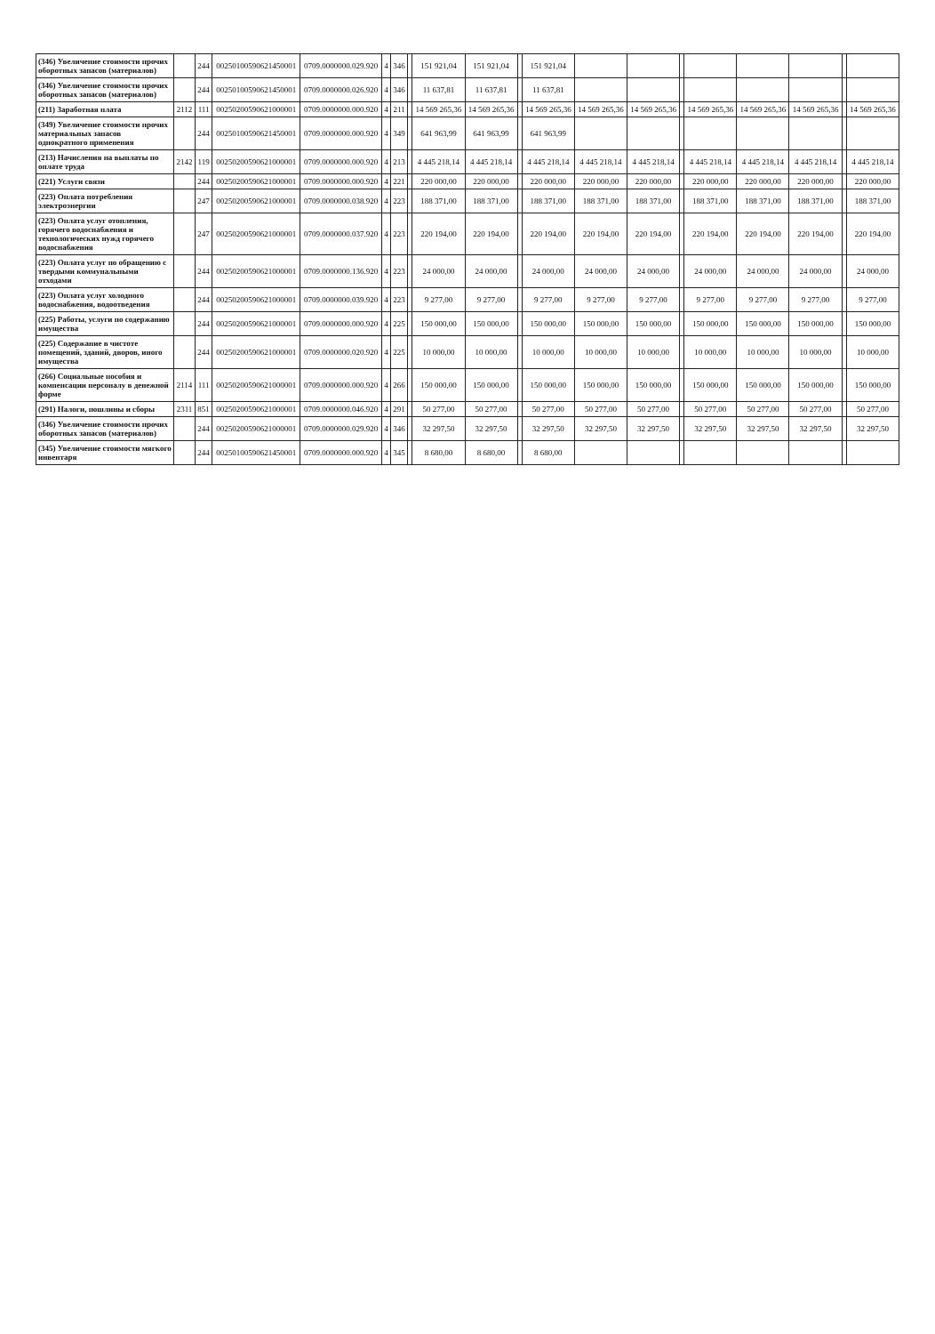| (346) Увеличение стоимости прочих оборотных запасов (материалов) | | 244 | 00250100590621450001 | 0709.0000000.029.920 | 4 | 346 | | 151 921,04 | 151 921,04 | | 151 921,04 | | | | | | | | |
| (346) Увеличение стоимости прочих оборотных запасов (материалов) | | 244 | 00250100590621450001 | 0709.0000000.026.920 | 4 | 346 | | 11 637,81 | 11 637,81 | | 11 637,81 | | | | | | | | |
| (211) Заработная плата | 2112 | 111 | 00250200590621000001 | 0709.0000000.000.920 | 4 | 211 | | 14 569 265,36 | 14 569 265,36 | | 14 569 265,36 | 14 569 265,36 | 14 569 265,36 | | 14 569 265,36 | 14 569 265,36 | 14 569 265,36 | | 14 569 265,36 |
| (349) Увеличение стоимости прочих материальных запасов однократного применения | | 244 | 00250100590621450001 | 0709.0000000.000.920 | 4 | 349 | | 641 963,99 | 641 963,99 | | 641 963,99 | | | | | | | | |
| (213) Начисления на выплаты по оплате труда | 2142 | 119 | 00250200590621000001 | 0709.0000000.000.920 | 4 | 213 | | 4 445 218,14 | 4 445 218,14 | | 4 445 218,14 | 4 445 218,14 | 4 445 218,14 | | 4 445 218,14 | 4 445 218,14 | 4 445 218,14 | | 4 445 218,14 |
| (221) Услуги связи | | 244 | 00250200590621000001 | 0709.0000000.000.920 | 4 | 221 | | 220 000,00 | 220 000,00 | | 220 000,00 | 220 000,00 | 220 000,00 | | 220 000,00 | 220 000,00 | 220 000,00 | | 220 000,00 |
| (223) Оплата потребления электроэнергии | | 247 | 00250200590621000001 | 0709.0000000.038.920 | 4 | 223 | | 188 371,00 | 188 371,00 | | 188 371,00 | 188 371,00 | 188 371,00 | | 188 371,00 | 188 371,00 | 188 371,00 | | 188 371,00 |
| (223) Оплата услуг отопления, горячего водоснабжения и технологических нужд горячего водоснабжения | | 247 | 00250200590621000001 | 0709.0000000.037.920 | 4 | 223 | | 220 194,00 | 220 194,00 | | 220 194,00 | 220 194,00 | 220 194,00 | | 220 194,00 | 220 194,00 | 220 194,00 | | 220 194,00 |
| (223) Оплата услуг по обращению с твердыми коммунальными отходами | | 244 | 00250200590621000001 | 0709.0000000.136.920 | 4 | 223 | | 24 000,00 | 24 000,00 | | 24 000,00 | 24 000,00 | 24 000,00 | | 24 000,00 | 24 000,00 | 24 000,00 | | 24 000,00 |
| (223) Оплата услуг холодного водоснабжения, водоотведения | | 244 | 00250200590621000001 | 0709.0000000.039.920 | 4 | 223 | | 9 277,00 | 9 277,00 | | 9 277,00 | 9 277,00 | 9 277,00 | | 9 277,00 | 9 277,00 | 9 277,00 | | 9 277,00 |
| (225) Работы, услуги по содержанию имущества | | 244 | 00250200590621000001 | 0709.0000000.000.920 | 4 | 225 | | 150 000,00 | 150 000,00 | | 150 000,00 | 150 000,00 | 150 000,00 | | 150 000,00 | 150 000,00 | 150 000,00 | | 150 000,00 |
| (225) Содержание в чистоте помещений, зданий, дворов, иного имущества | | 244 | 00250200590621000001 | 0709.0000000.020.920 | 4 | 225 | | 10 000,00 | 10 000,00 | | 10 000,00 | 10 000,00 | 10 000,00 | | 10 000,00 | 10 000,00 | 10 000,00 | | 10 000,00 |
| (266) Социальные пособия и компенсации персоналу в денежной форме | 2114 | 111 | 00250200590621000001 | 0709.0000000.000.920 | 4 | 266 | | 150 000,00 | 150 000,00 | | 150 000,00 | 150 000,00 | 150 000,00 | | 150 000,00 | 150 000,00 | 150 000,00 | | 150 000,00 |
| (291) Налоги, пошлины и сборы | 2311 | 851 | 00250200590621000001 | 0709.0000000.046.920 | 4 | 291 | | 50 277,00 | 50 277,00 | | 50 277,00 | 50 277,00 | 50 277,00 | | 50 277,00 | 50 277,00 | 50 277,00 | | 50 277,00 |
| (346) Увеличение стоимости прочих оборотных запасов (материалов) | | 244 | 00250200590621000001 | 0709.0000000.029.920 | 4 | 346 | | 32 297,50 | 32 297,50 | | 32 297,50 | 32 297,50 | 32 297,50 | | 32 297,50 | 32 297,50 | 32 297,50 | | 32 297,50 |
| (345) Увеличение стоимости мягкого инвентаря | | 244 | 00250100590621450001 | 0709.0000000.000.920 | 4 | 345 | | 8 680,00 | 8 680,00 | | 8 680,00 | | | | | | | | |